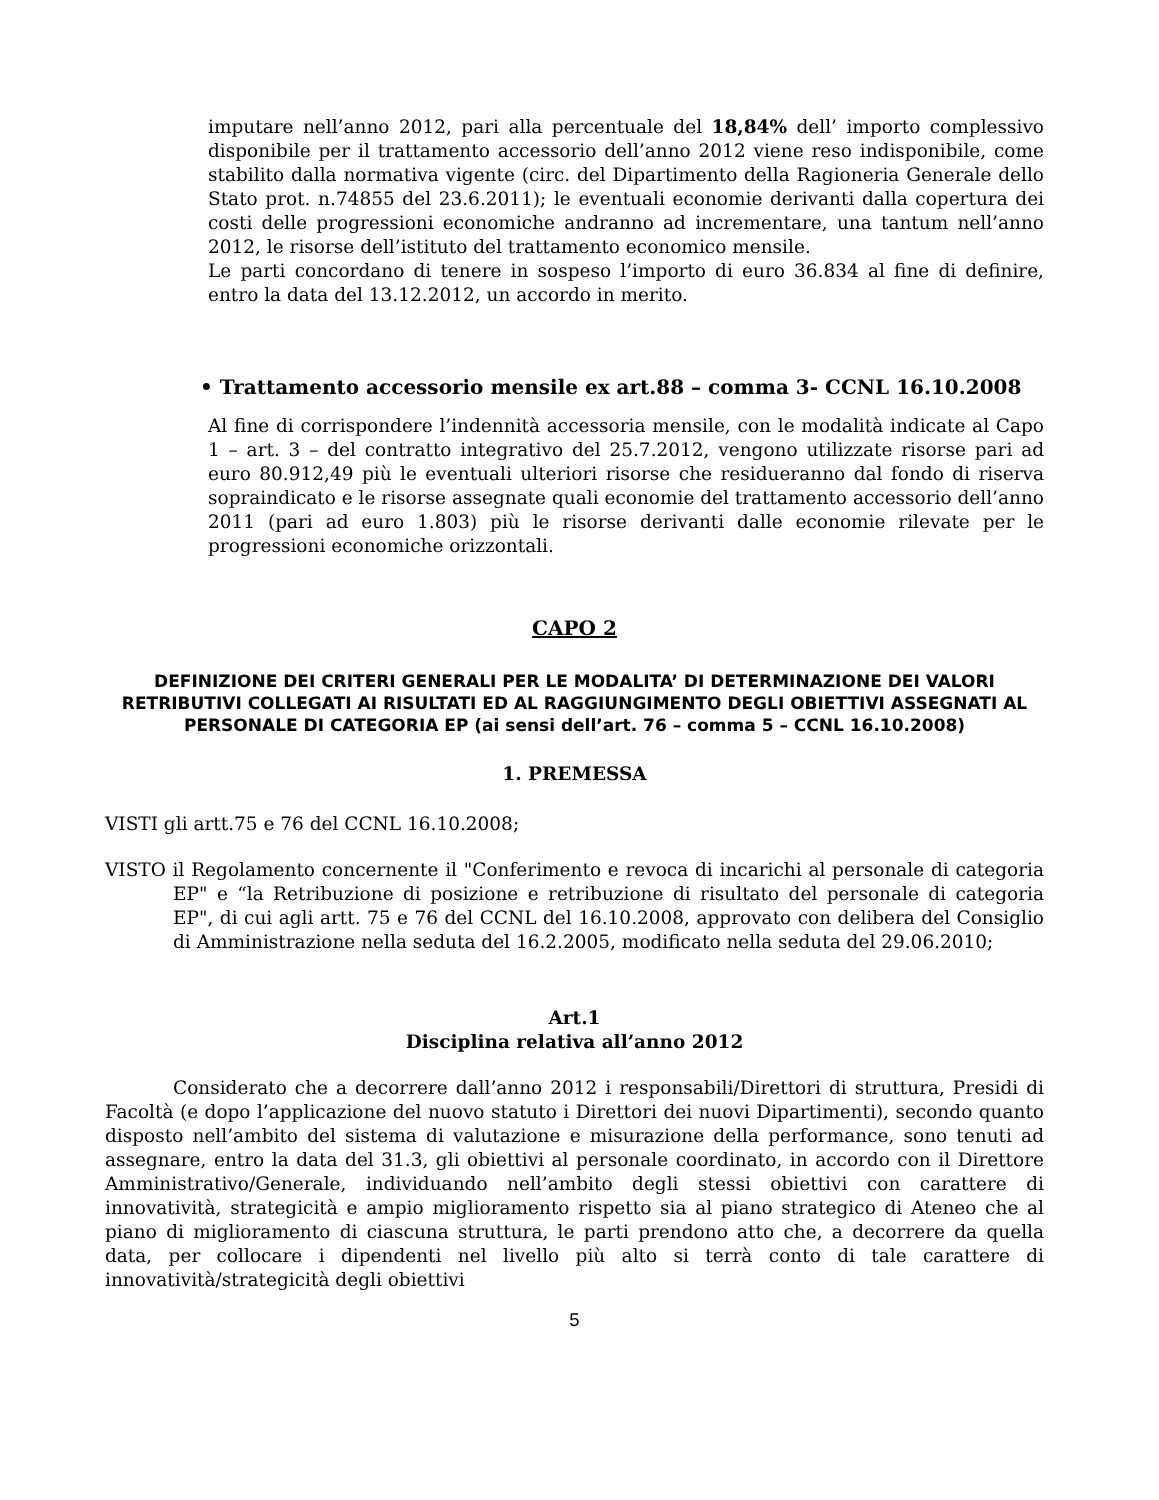imputare nell’anno 2012, pari alla percentuale del 18,84% dell’ importo complessivo disponibile per il trattamento accessorio dell’anno 2012 viene reso indisponibile, come stabilito dalla normativa vigente (circ. del Dipartimento della Ragioneria Generale dello Stato prot. n.74855 del 23.6.2011); le eventuali economie derivanti dalla copertura dei costi delle progressioni economiche andranno ad incrementare, una tantum nell’anno 2012, le risorse dell’istituto del trattamento economico mensile.
Le parti concordano di tenere in sospeso l’importo di euro 36.834 al fine di definire, entro la data del 13.12.2012, un accordo in merito.
• Trattamento accessorio mensile ex art.88 – comma 3- CCNL 16.10.2008
Al fine di corrispondere l’indennità accessoria mensile, con le modalità indicate al Capo 1 – art. 3 – del contratto integrativo del 25.7.2012, vengono utilizzate risorse pari ad euro 80.912,49 più le eventuali ulteriori risorse che residueranno dal fondo di riserva sopraindicato e le risorse assegnate quali economie del trattamento accessorio dell’anno 2011 (pari ad euro 1.803) più le risorse derivanti dalle economie rilevate per le progressioni economiche orizzontali.
CAPO 2
DEFINIZIONE DEI CRITERI GENERALI PER LE MODALITA’ DI DETERMINAZIONE DEI VALORI RETRIBUTIVI COLLEGATI AI RISULTATI ED AL RAGGIUNGIMENTO DEGLI OBIETTIVI ASSEGNATI AL PERSONALE DI CATEGORIA EP (ai sensi dell’art. 76 – comma 5 – CCNL 16.10.2008)
1. PREMESSA
VISTI gli artt.75 e 76 del CCNL 16.10.2008;
VISTO il Regolamento concernente il "Conferimento e revoca di incarichi al personale di categoria EP" e “la Retribuzione di posizione e retribuzione di risultato del personale di categoria EP", di cui agli artt. 75 e 76 del CCNL del 16.10.2008, approvato con delibera del Consiglio di Amministrazione nella seduta del 16.2.2005, modificato nella seduta del 29.06.2010;
Art.1
Disciplina relativa all’anno 2012
Considerato che a decorrere dall’anno 2012 i responsabili/Direttori di struttura, Presidi di Facoltà (e dopo l’applicazione del nuovo statuto i Direttori dei nuovi Dipartimenti), secondo quanto disposto nell’ambito del sistema di valutazione e misurazione della performance, sono tenuti ad assegnare, entro la data del 31.3, gli obiettivi al personale coordinato, in accordo con il Direttore Amministrativo/Generale, individuando nell’ambito degli stessi obiettivi con carattere di innovatività, strategicità e ampio miglioramento rispetto sia al piano strategico di Ateneo che al piano di miglioramento di ciascuna struttura, le parti prendono atto che, a decorrere da quella data, per collocare i dipendenti nel livello più alto si terrà conto di tale carattere di innovatività/strategicità degli obiettivi
5